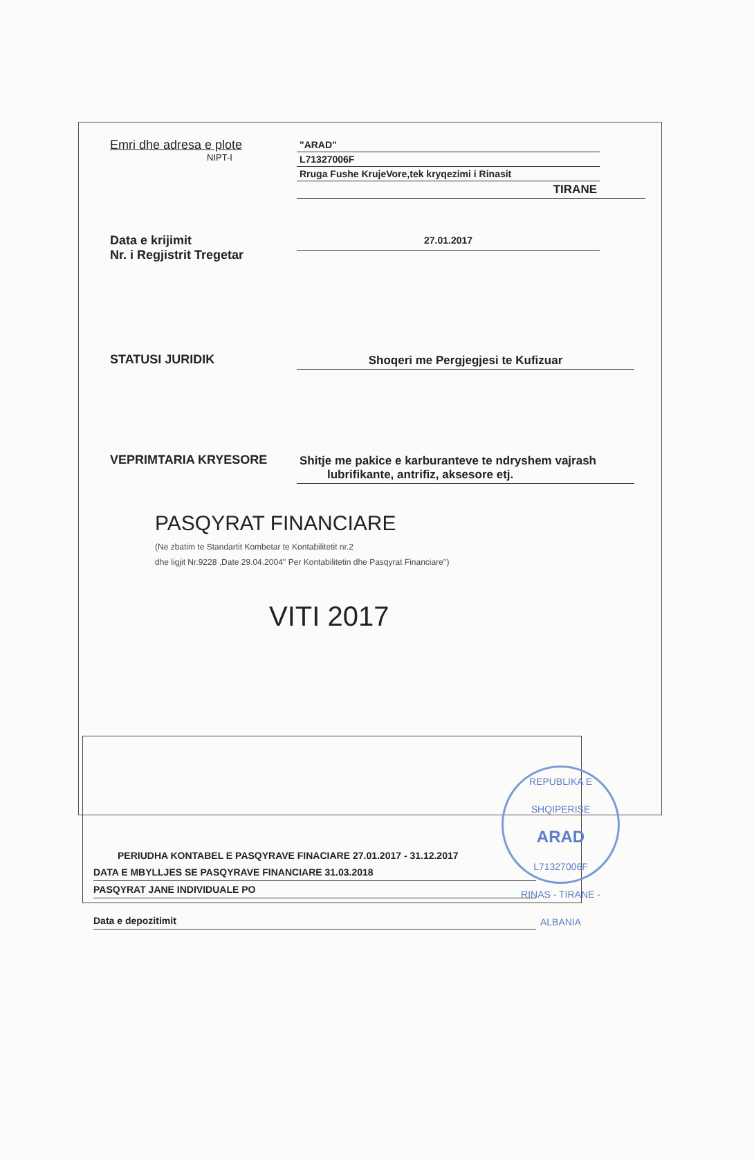Emri dhe adresa e plote
"ARAD"
NIPT-I L71327006F
Rruga Fushe KrujeVore,tek kryqezimi i Rinasit
TIRANE
Data e krijimit
Nr. i Regjistrit Tregetar
27.01.2017
STATUSI JURIDIK Shoqeri me Pergjegjesi te Kufizuar
VEPRIMTARIA KRYESORE Shitje me pakice e karburanteve te ndryshem vajrash
lubrifikante, antrifiz, aksesore etj.
PASQYRAT FINANCIARE
(Ne zbatim te Standartit Kombetar te Kontabilitetit nr.2
dhe ligjit Nr.9228 ,Date 29.04.2004'' Per Kontabilitetin dhe Pasqyrat Financiare'')
VITI 2017
PERIUDHA KONTABEL E PASQYRAVE FINACIARE 27.01.2017 - 31.12.2017
DATA E MBYLLJES SE PASQYRAVE FINANCIARE 31.03.2018
PASQYRAT JANE INDIVIDUALE PO
Data e depozitimit
REPUBLIKA E SHQIPERISE
ARAD
L71327006F
RINAS - TIRANE - ALBANIA